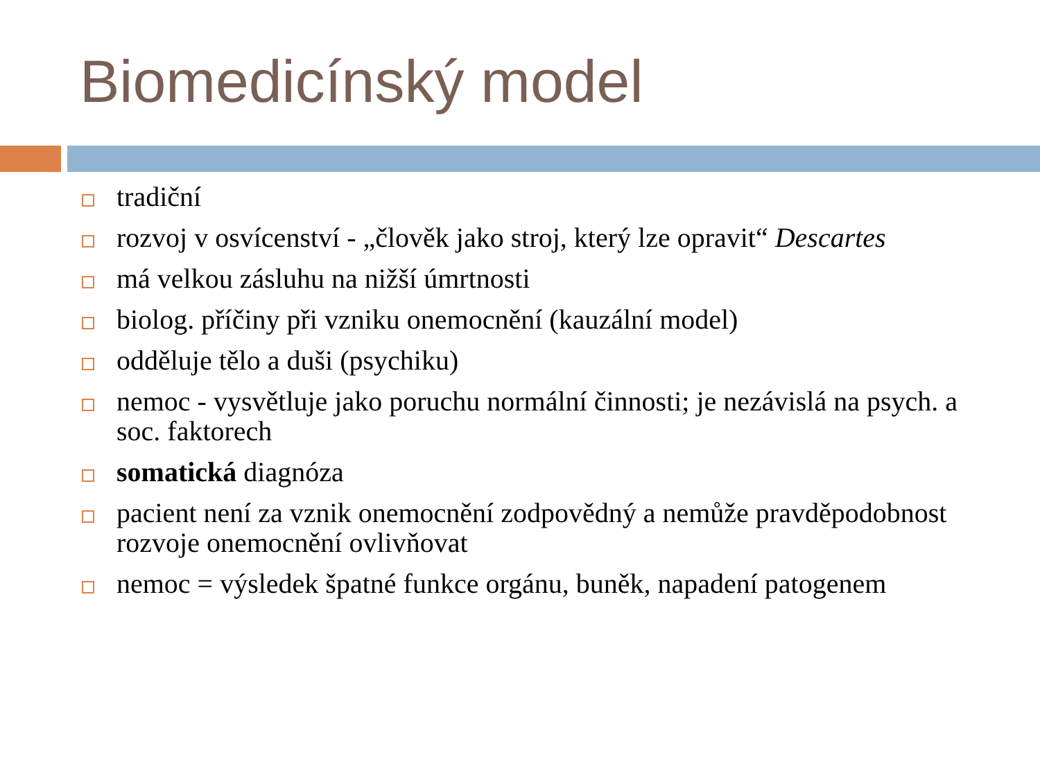Biomedicínský model
tradiční
rozvoj v osvícenství - „člověk jako stroj, který lze opravit“ Descartes
má velkou zásluhu na nižší úmrtnosti
biolog. příčiny při vzniku onemocnění (kauzální model)
odděluje tělo a duši (psychiku)
nemoc - vysvětluje jako poruchu normální činnosti; je nezávislá na psych. a soc. faktorech
somatická diagnóza
pacient není za vznik onemocnění zodpovědný a nemůže pravděpodobnost rozvoje onemocnění ovlivňovat
nemoc = výsledek špatné funkce orgánu, buněk, napadení patogenem